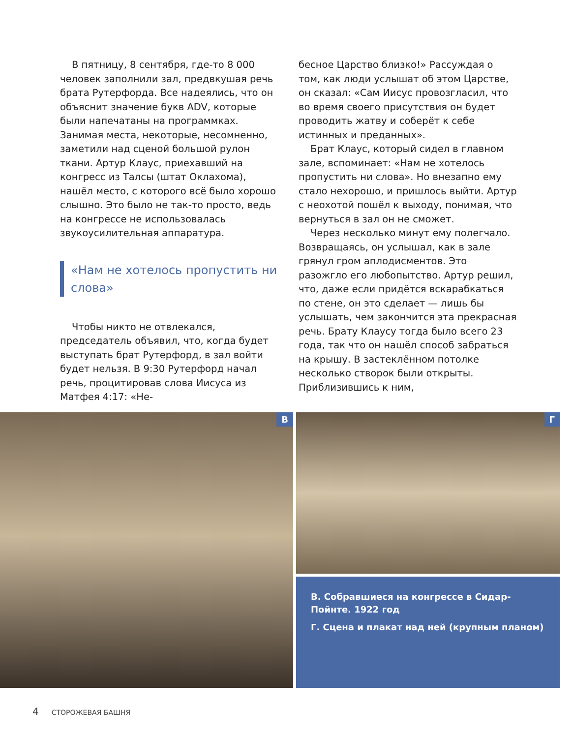В пятницу, 8 сентября, где-то 8 000 человек заполнили зал, предвкушая речь брата Рутерфорда. Все надеялись, что он объяснит значение букв ADV, которые были напечатаны на программках. Занимая места, некоторые, несомненно, заметили над сценой большой рулон ткани. Артур Клаус, приехавший на конгресс из Талсы (штат Оклахома), нашёл место, с которого всё было хорошо слышно. Это было не так-то просто, ведь на конгрессе не использовалась звукоусилительная аппаратура.
«Нам не хотелось пропустить ни слова»
Чтобы никто не отвлекался, председатель объявил, что, когда будет выступать брат Рутерфорд, в зал войти будет нельзя. В 9:30 Рутерфорд начал речь, процитировав слова Иисуса из Матфея 4:17: «Не-
бесное Царство близко!» Рассуждая о том, как люди услышат об этом Царстве, он сказал: «Сам Иисус провозгласил, что во время своего присутствия он будет проводить жатву и соберёт к себе истинных и преданных».
Брат Клаус, который сидел в главном зале, вспоминает: «Нам не хотелось пропустить ни слова». Но внезапно ему стало нехорошо, и пришлось выйти. Артур с неохотой пошёл к выходу, понимая, что вернуться в зал он не сможет.
Через несколько минут ему полегчало. Возвращаясь, он услышал, как в зале грянул гром аплодисментов. Это разожгло его любопытство. Артур решил, что, даже если придётся вскарабкаться по стене, он это сделает — лишь бы услышать, чем закончится эта прекрасная речь. Брату Клаусу тогда было всего 23 года, так что он нашёл способ забраться на крышу. В застеклённом потолке несколько створок были открыты. Приблизившись к ним,
В
Г
В. Собравшиеся на конгрессе в Сидар-Пойнте. 1922 год
Г. Сцена и плакат над ней (крупным планом)
4 СТОРОЖЕВАЯ БАШНЯ